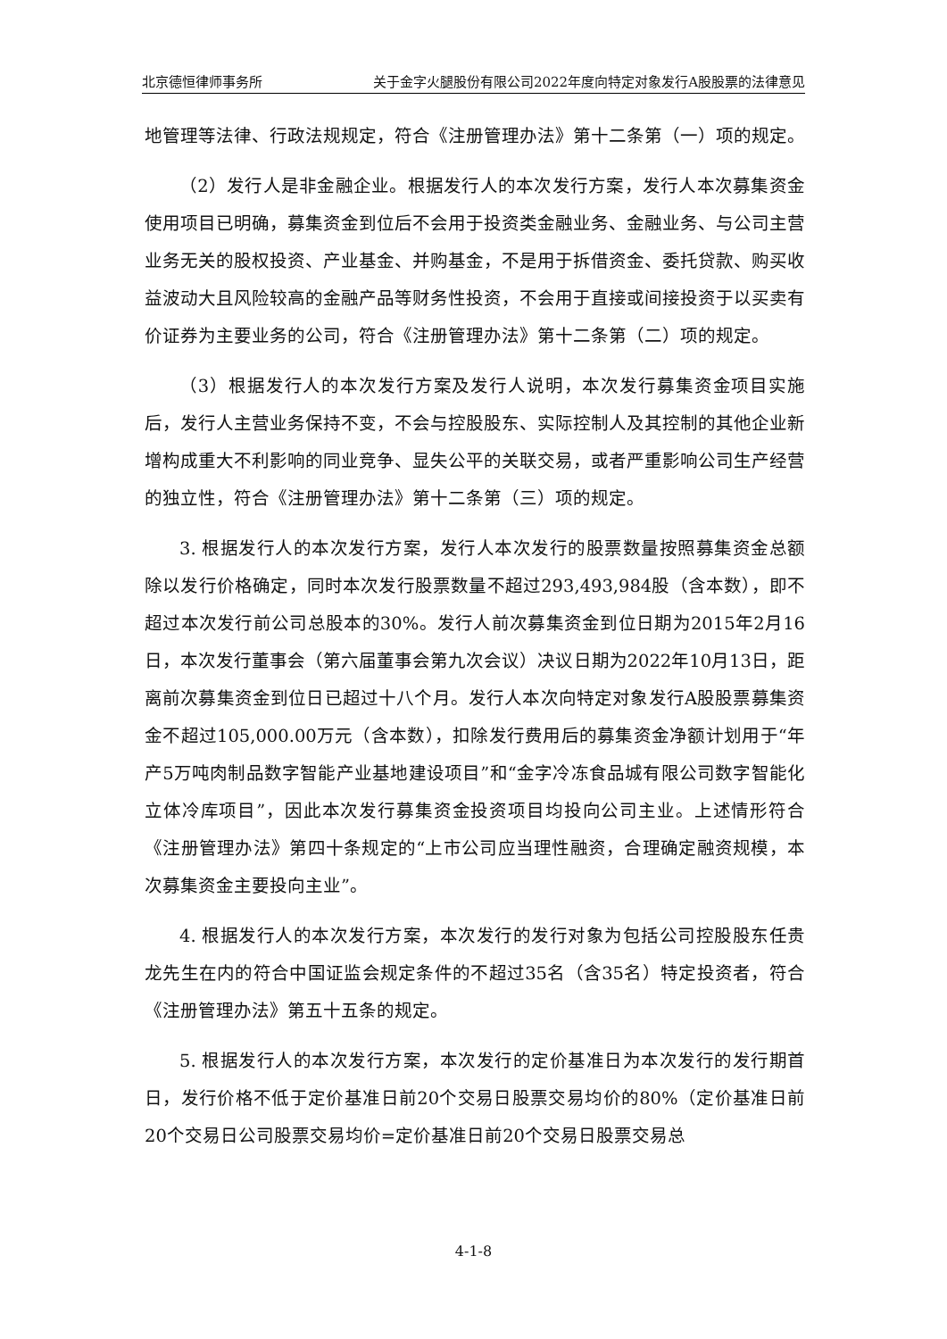北京德恒律师事务所 关于金字火腿股份有限公司2022年度向特定对象发行A股股票的法律意见
地管理等法律、行政法规规定，符合《注册管理办法》第十二条第（一）项的规定。
（2）发行人是非金融企业。根据发行人的本次发行方案，发行人本次募集资金使用项目已明确，募集资金到位后不会用于投资类金融业务、金融业务、与公司主营业务无关的股权投资、产业基金、并购基金，不是用于拆借资金、委托贷款、购买收益波动大且风险较高的金融产品等财务性投资，不会用于直接或间接投资于以买卖有价证券为主要业务的公司，符合《注册管理办法》第十二条第（二）项的规定。
（3）根据发行人的本次发行方案及发行人说明，本次发行募集资金项目实施后，发行人主营业务保持不变，不会与控股股东、实际控制人及其控制的其他企业新增构成重大不利影响的同业竞争、显失公平的关联交易，或者严重影响公司生产经营的独立性，符合《注册管理办法》第十二条第（三）项的规定。
3. 根据发行人的本次发行方案，发行人本次发行的股票数量按照募集资金总额除以发行价格确定，同时本次发行股票数量不超过293,493,984股（含本数），即不超过本次发行前公司总股本的30%。发行人前次募集资金到位日期为2015年2月16日，本次发行董事会（第六届董事会第九次会议）决议日期为2022年10月13日，距离前次募集资金到位日已超过十八个月。发行人本次向特定对象发行A股股票募集资金不超过105,000.00万元（含本数），扣除发行费用后的募集资金净额计划用于“年产5万吨肉制品数字智能产业基地建设项目”和“金字冷冻食品城有限公司数字智能化立体冷库项目”，因此本次发行募集资金投资项目均投向公司主业。上述情形符合《注册管理办法》第四十条规定的“上市公司应当理性融资，合理确定融资规模，本次募集资金主要投向主业”。
4. 根据发行人的本次发行方案，本次发行的发行对象为包括公司控股股东任贵龙先生在内的符合中国证监会规定条件的不超过35名（含35名）特定投资者，符合《注册管理办法》第五十五条的规定。
5. 根据发行人的本次发行方案，本次发行的定价基准日为本次发行的发行期首日，发行价格不低于定价基准日前20个交易日股票交易均价的80%（定价基准日前20个交易日公司股票交易均价=定价基准日前20个交易日股票交易总
4-1-8